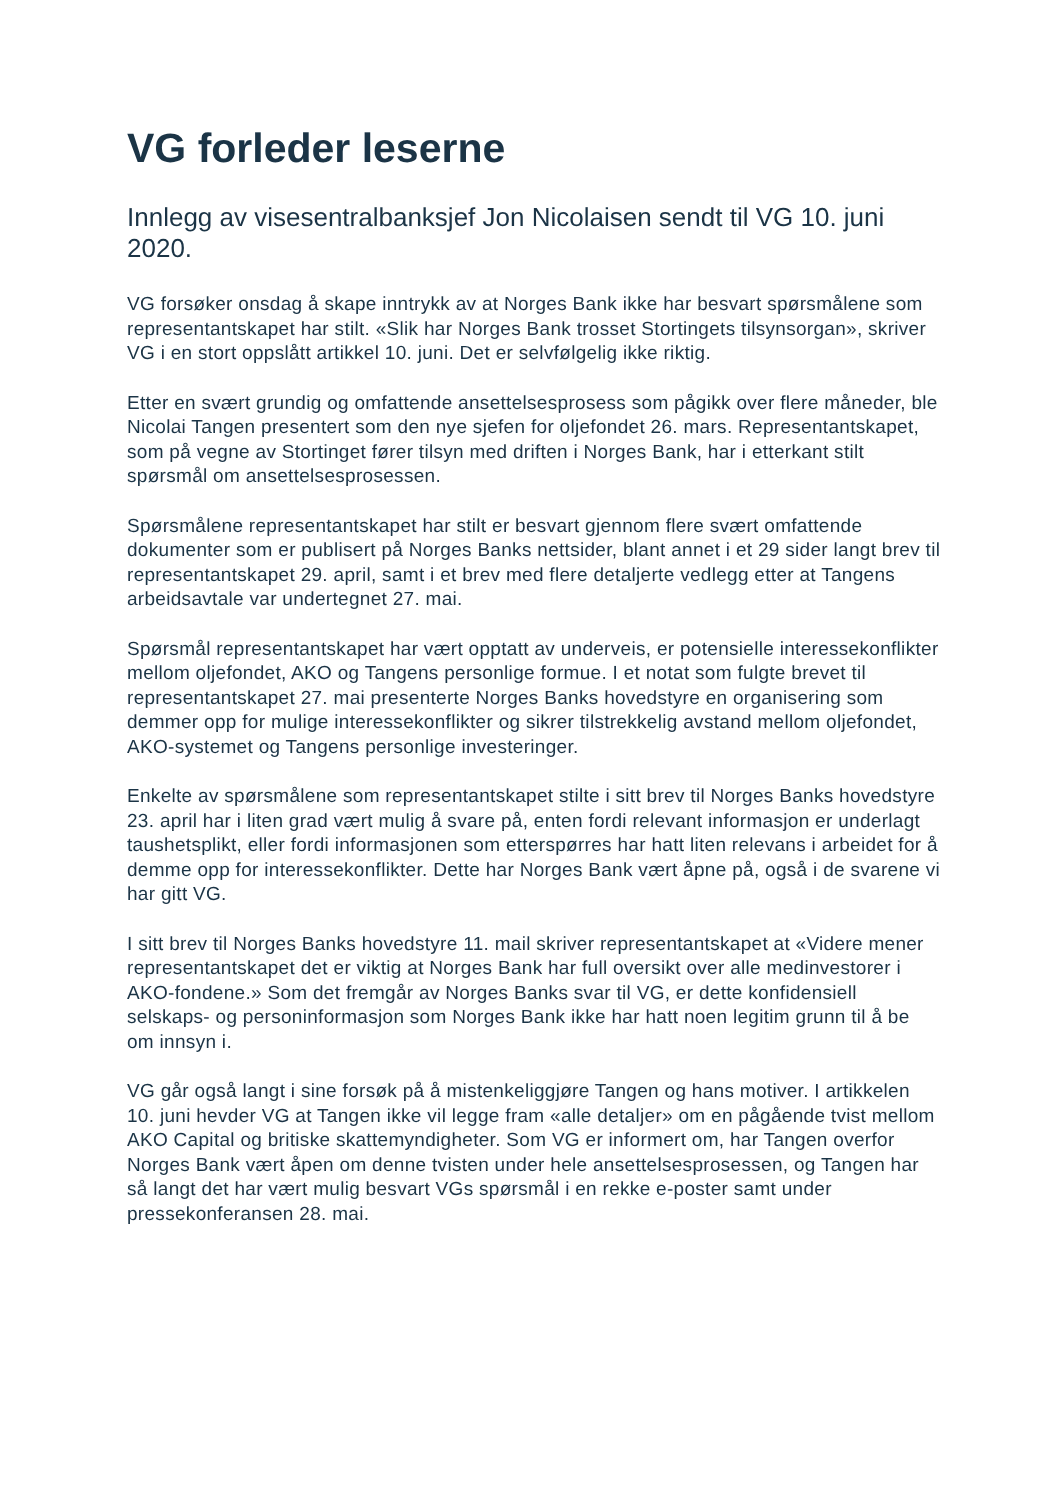VG forleder leserne
Innlegg av visesentralbanksjef Jon Nicolaisen sendt til VG 10. juni 2020.
VG forsøker onsdag å skape inntrykk av at Norges Bank ikke har besvart spørsmålene som representantskapet har stilt. «Slik har Norges Bank trosset Stortingets tilsynsorgan», skriver VG i en stort oppslått artikkel 10. juni. Det er selvfølgelig ikke riktig.
Etter en svært grundig og omfattende ansettelsesprosess som pågikk over flere måneder, ble Nicolai Tangen presentert som den nye sjefen for oljefondet 26. mars. Representantskapet, som på vegne av Stortinget fører tilsyn med driften i Norges Bank, har i etterkant stilt spørsmål om ansettelsesprosessen.
Spørsmålene representantskapet har stilt er besvart gjennom flere svært omfattende dokumenter som er publisert på Norges Banks nettsider, blant annet i et 29 sider langt brev til representantskapet 29. april, samt i et brev med flere detaljerte vedlegg etter at Tangens arbeidsavtale var undertegnet 27. mai.
Spørsmål representantskapet har vært opptatt av underveis, er potensielle interessekonflikter mellom oljefondet, AKO og Tangens personlige formue. I et notat som fulgte brevet til representantskapet 27. mai presenterte Norges Banks hovedstyre en organisering som demmer opp for mulige interessekonflikter og sikrer tilstrekkelig avstand mellom oljefondet, AKO-systemet og Tangens personlige investeringer.
Enkelte av spørsmålene som representantskapet stilte i sitt brev til Norges Banks hovedstyre 23. april har i liten grad vært mulig å svare på, enten fordi relevant informasjon er underlagt taushetsplikt, eller fordi informasjonen som etterspørres har hatt liten relevans i arbeidet for å demme opp for interessekonflikter. Dette har Norges Bank vært åpne på, også i de svarene vi har gitt VG.
I sitt brev til Norges Banks hovedstyre 11. mail skriver representantskapet at «Videre mener representantskapet det er viktig at Norges Bank har full oversikt over alle medinvestorer i AKO-fondene.» Som det fremgår av Norges Banks svar til VG, er dette konfidensiell selskaps- og personinformasjon som Norges Bank ikke har hatt noen legitim grunn til å be om innsyn i.
VG går også langt i sine forsøk på å mistenkeliggjøre Tangen og hans motiver. I artikkelen 10. juni hevder VG at Tangen ikke vil legge fram «alle detaljer» om en pågående tvist mellom AKO Capital og britiske skattemyndigheter. Som VG er informert om, har Tangen overfor Norges Bank vært åpen om denne tvisten under hele ansettelsesprosessen, og Tangen har så langt det har vært mulig besvart VGs spørsmål i en rekke e-poster samt under pressekonferansen 28. mai.